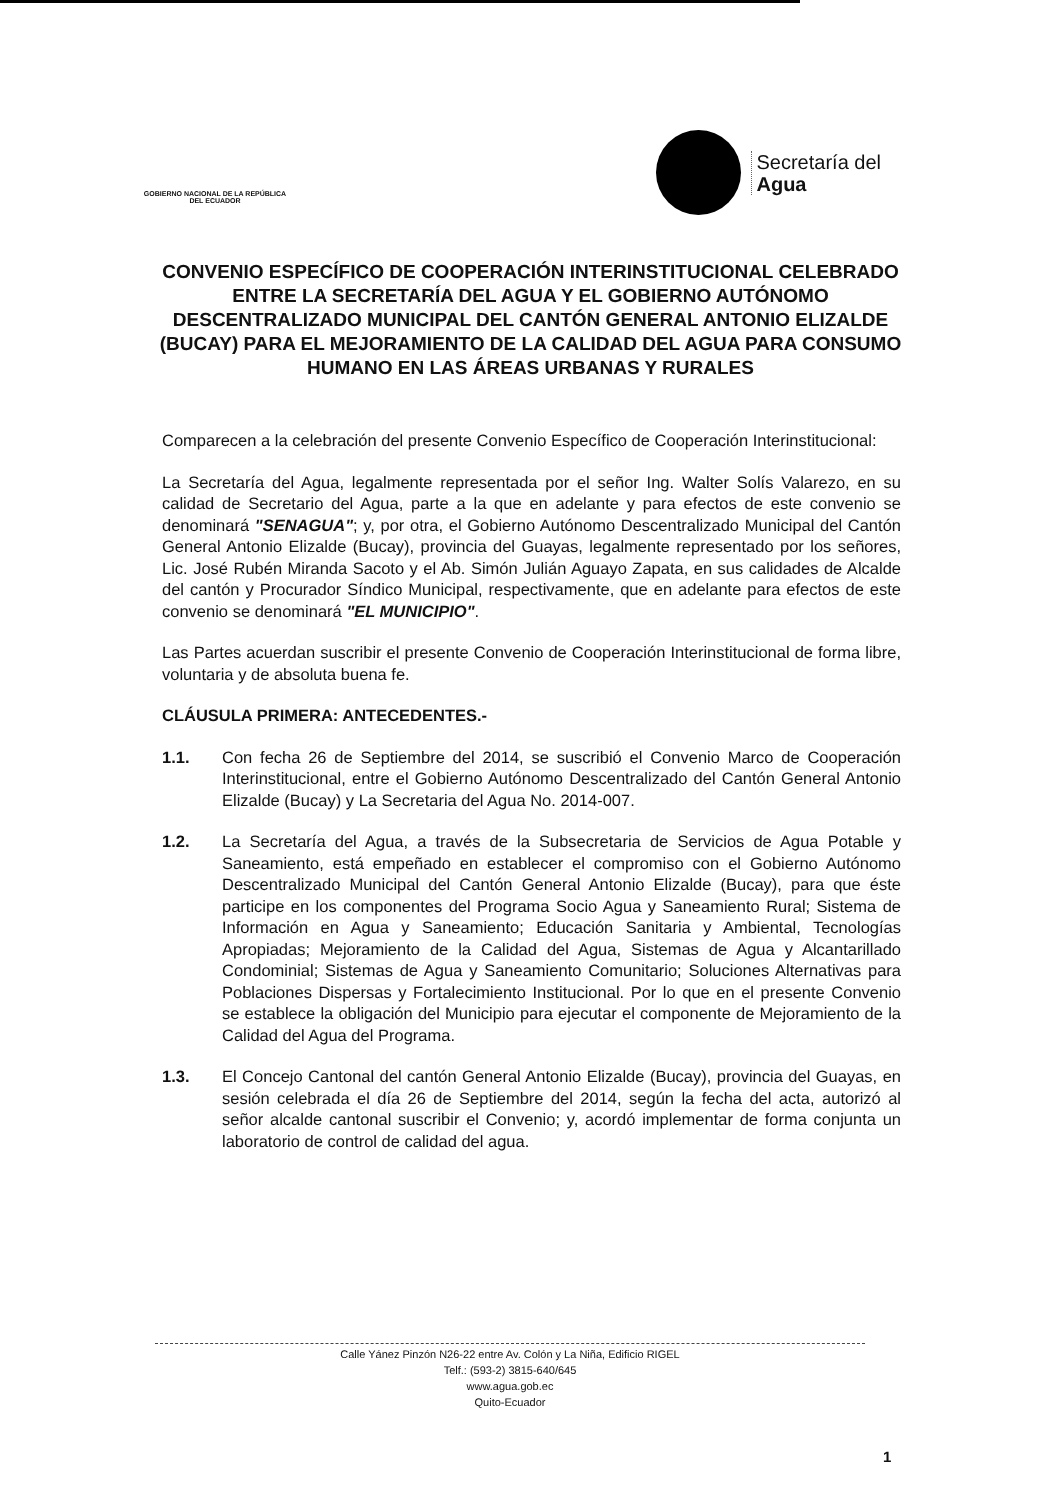GOBIERNO NACIONAL DE LA REPÚBLICA DEL ECUADOR
Secretaría del
Agua
CONVENIO ESPECÍFICO DE COOPERACIÓN INTERINSTITUCIONAL CELEBRADO ENTRE LA SECRETARÍA DEL AGUA Y EL GOBIERNO AUTÓNOMO DESCENTRALIZADO MUNICIPAL DEL CANTÓN GENERAL ANTONIO ELIZALDE (BUCAY) PARA EL MEJORAMIENTO DE LA CALIDAD DEL AGUA PARA CONSUMO HUMANO EN LAS ÁREAS URBANAS Y RURALES
Comparecen a la celebración del presente Convenio Específico de Cooperación Interinstitucional:
La Secretaría del Agua, legalmente representada por el señor Ing. Walter Solís Valarezo, en su calidad de Secretario del Agua, parte a la que en adelante y para efectos de este convenio se denominará "SENAGUA"; y, por otra, el Gobierno Autónomo Descentralizado Municipal del Cantón General Antonio Elizalde (Bucay), provincia del Guayas, legalmente representado por los señores, Lic. José Rubén Miranda Sacoto y el Ab. Simón Julián Aguayo Zapata, en sus calidades de Alcalde del cantón y Procurador Síndico Municipal, respectivamente, que en adelante para efectos de este convenio se denominará "EL MUNICIPIO".
Las Partes acuerdan suscribir el presente Convenio de Cooperación Interinstitucional de forma libre, voluntaria y de absoluta buena fe.
CLÁUSULA PRIMERA: ANTECEDENTES.-
1.1. Con fecha 26 de Septiembre del 2014, se suscribió el Convenio Marco de Cooperación Interinstitucional, entre el Gobierno Autónomo Descentralizado del Cantón General Antonio Elizalde (Bucay) y La Secretaria del Agua No. 2014-007.
1.2. La Secretaría del Agua, a través de la Subsecretaria de Servicios de Agua Potable y Saneamiento, está empeñado en establecer el compromiso con el Gobierno Autónomo Descentralizado Municipal del Cantón General Antonio Elizalde (Bucay), para que éste participe en los componentes del Programa Socio Agua y Saneamiento Rural; Sistema de Información en Agua y Saneamiento; Educación Sanitaria y Ambiental, Tecnologías Apropiadas; Mejoramiento de la Calidad del Agua, Sistemas de Agua y Alcantarillado Condominial; Sistemas de Agua y Saneamiento Comunitario; Soluciones Alternativas para Poblaciones Dispersas y Fortalecimiento Institucional. Por lo que en el presente Convenio se establece la obligación del Municipio para ejecutar el componente de Mejoramiento de la Calidad del Agua del Programa.
1.3. El Concejo Cantonal del cantón General Antonio Elizalde (Bucay), provincia del Guayas, en sesión celebrada el día 26 de Septiembre del 2014, según la fecha del acta, autorizó al señor alcalde cantonal suscribir el Convenio; y, acordó implementar de forma conjunta un laboratorio de control de calidad del agua.
Calle Yánez Pinzón N26-22 entre Av. Colón y La Niña, Edificio RIGEL
Telf.: (593-2) 3815-640/645
www.agua.gob.ec
Quito-Ecuador
1